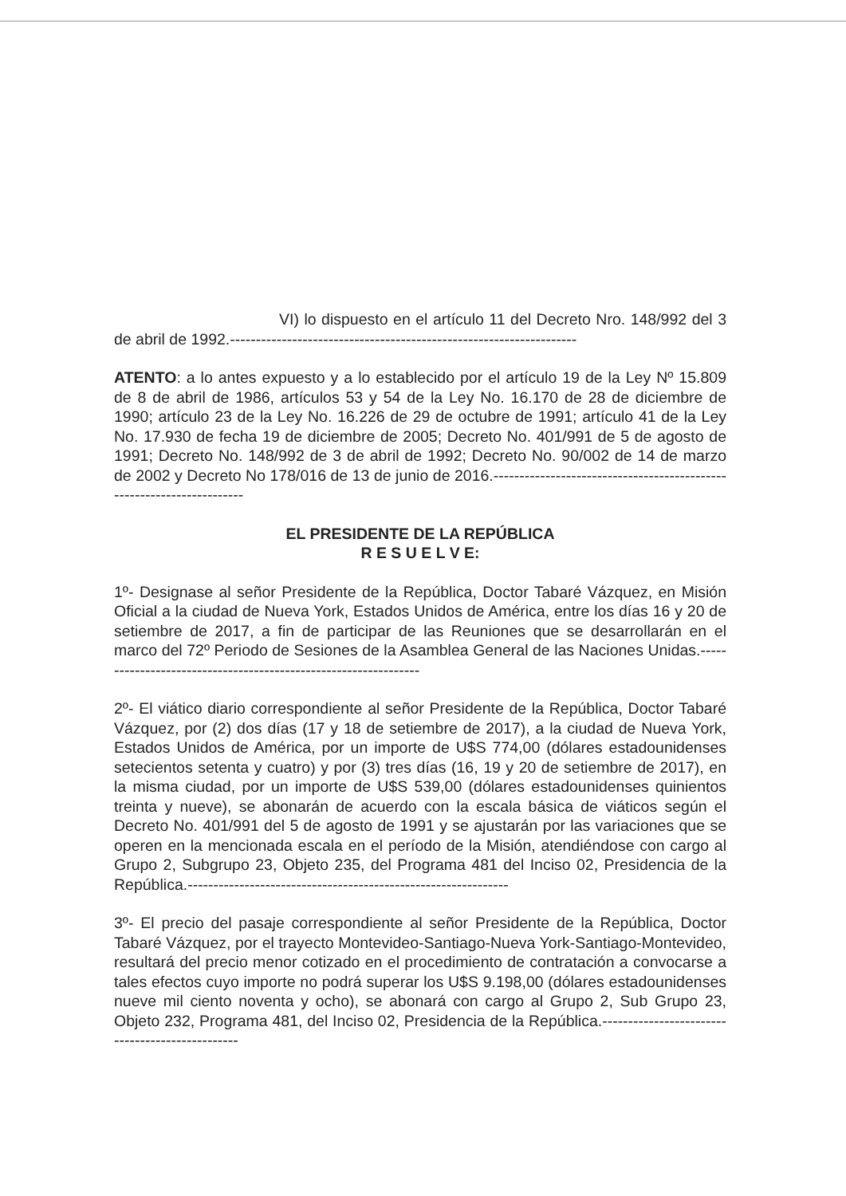VI) lo dispuesto en el artículo 11 del Decreto Nro. 148/992 del 3 de abril de 1992.-------------------------------------------------------------------
ATENTO: a lo antes expuesto y a lo establecido por el artículo 19 de la Ley Nº 15.809 de 8 de abril de 1986, artículos 53 y 54 de la Ley No. 16.170 de 28 de diciembre de 1990; artículo 23 de la Ley No. 16.226 de 29 de octubre de 1991; artículo 41 de la Ley No. 17.930 de fecha 19 de diciembre de 2005; Decreto No. 401/991 de 5 de agosto de 1991; Decreto No. 148/992 de 3 de abril de 1992; Decreto No. 90/002 de 14 de marzo de 2002 y Decreto No 178/016 de 13 de junio de 2016.----------------------------------------------------------------------
EL PRESIDENTE DE LA REPÚBLICA
R E S U E L V E:
1º- Designase al señor Presidente de la República, Doctor Tabaré Vázquez, en Misión Oficial a la ciudad de Nueva York, Estados Unidos de América, entre los días 16 y 20 de setiembre de 2017, a fin de participar de las Reuniones que se desarrollarán en el marco del 72º Periodo de Sesiones de la Asamblea General de las Naciones Unidas.----------------------------------------------------------------
2º- El viático diario correspondiente al señor Presidente de la República, Doctor Tabaré Vázquez, por (2) dos días (17 y 18 de setiembre de 2017), a la ciudad de Nueva York, Estados Unidos de América, por un importe de U$S 774,00 (dólares estadounidenses setecientos setenta y cuatro) y por (3) tres días (16, 19 y 20 de setiembre de 2017), en la misma ciudad, por un importe de U$S 539,00 (dólares estadounidenses quinientos treinta y nueve), se abonarán de acuerdo con la escala básica de viáticos según el Decreto No. 401/991 del 5 de agosto de 1991 y se ajustarán por las variaciones que se operen en la mencionada escala en el período de la Misión, atendiéndose con cargo al Grupo 2, Subgrupo 23, Objeto 235, del Programa 481 del Inciso 02, Presidencia de la República.--------------------------------------------------------------
3º- El precio del pasaje correspondiente al señor Presidente de la República, Doctor Tabaré Vázquez, por el trayecto Montevideo-Santiago-Nueva York-Santiago-Montevideo, resultará del precio menor cotizado en el procedimiento de contratación a convocarse a tales efectos cuyo importe no podrá superar los U$S 9.198,00 (dólares estadounidenses nueve mil ciento noventa y ocho), se abonará con cargo al Grupo 2, Sub Grupo 23, Objeto 232, Programa 481, del Inciso 02, Presidencia de la República.------------------------------------------------